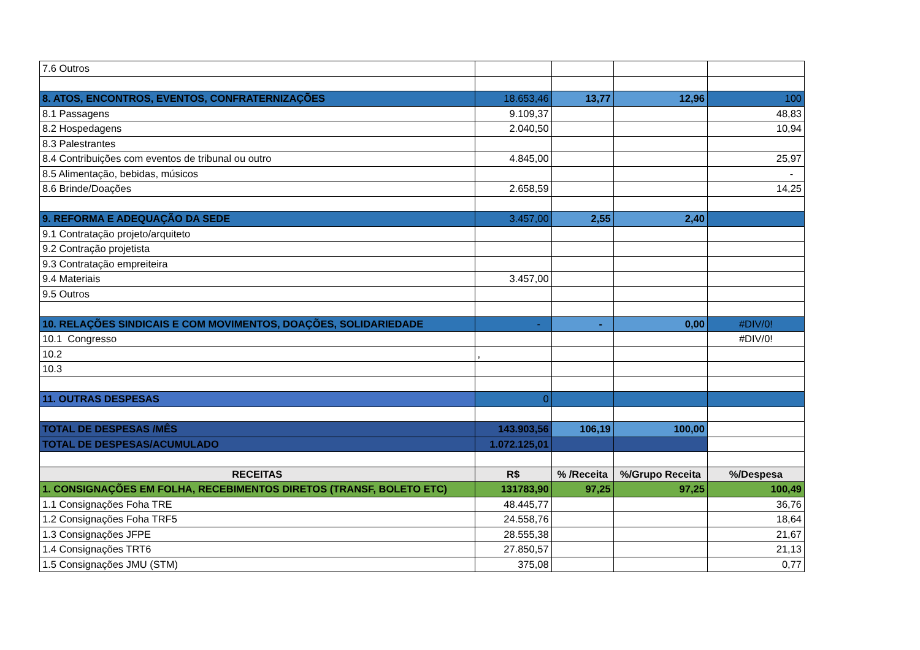| 7.6 Outros | | | | |
| 8. ATOS, ENCONTROS, EVENTOS, CONFRATERNIZAÇÕES | 18.653,46 | 13,77 | 12,96 | 100 |
| 8.1 Passagens | 9.109,37 | | | 48,83 |
| 8.2 Hospedagens | 2.040,50 | | | 10,94 |
| 8.3 Palestrantes | | | | |
| 8.4 Contribuições com eventos de tribunal ou outro | 4.845,00 | | | 25,97 |
| 8.5 Alimentação, bebidas, músicos | | | | - |
| 8.6 Brinde/Doações | 2.658,59 | | | 14,25 |
| 9. REFORMA E ADEQUAÇÃO DA SEDE | 3.457,00 | 2,55 | 2,40 | |
| 9.1 Contratação projeto/arquiteto | | | | |
| 9.2 Contração projetista | | | | |
| 9.3 Contratação empreiteira | | | | |
| 9.4 Materiais | 3.457,00 | | | |
| 9.5 Outros | | | | |
| 10. RELAÇÕES SINDICAIS E COM MOVIMENTOS, DOAÇÕES, SOLIDARIEDADE | - | - | 0,00 | #DIV/0! |
| 10.1 Congresso | | | | #DIV/0! |
| 10.2 | , | | | |
| 10.3 | | | | |
| 11. OUTRAS DESPESAS | 0 | | | |
| TOTAL DE DESPESAS /MÊS | 143.903,56 | 106,19 | 100,00 | |
| TOTAL DE DESPESAS/ACUMULADO | 1.072.125,01 | | | |
| RECEITAS | R$ | % /Receita | %/Grupo Receita | %/Despesa |
| 1. CONSIGNAÇÕES EM FOLHA, RECEBIMENTOS DIRETOS (TRANSF, BOLETO ETC) | 131783,90 | 97,25 | 97,25 | 100,49 |
| 1.1 Consignações Foha TRE | 48.445,77 | | | 36,76 |
| 1.2 Consignações Foha TRF5 | 24.558,76 | | | 18,64 |
| 1.3 Consignações JFPE | 28.555,38 | | | 21,67 |
| 1.4 Consignações TRT6 | 27.850,57 | | | 21,13 |
| 1.5 Consignações JMU (STM) | 375,08 | | | 0,77 |